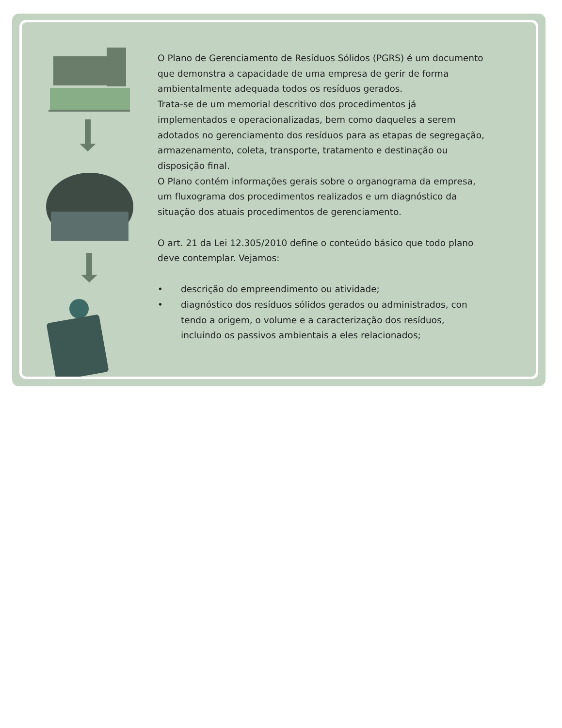O Plano de Gerenciamento de Resíduos Sólidos (PGRS) é um documento que demonstra a capacidade de uma empresa de gerir de forma ambientalmente adequada todos os resíduos gerados.
Trata-se de um memorial descritivo dos procedimentos já implementados e operacionalizadas, bem como daqueles a serem adotados no gerenciamento dos resíduos para as etapas de segregação, armazenamento, coleta, transporte, tratamento e destinação ou disposição final.
O Plano contém informações gerais sobre o organograma da empresa, um fluxograma dos procedimentos realizados e um diagnóstico da situação dos atuais procedimentos de gerenciamento.
O art. 21 da Lei 12.305/2010 define o conteúdo básico que todo plano deve contemplar. Vejamos:
• descrição do empreendimento ou atividade;
• diagnóstico dos resíduos sólidos gerados ou administrados, con tendo a origem, o volume e a caracterização dos resíduos, incluindo os passivos ambientais a eles relacionados;